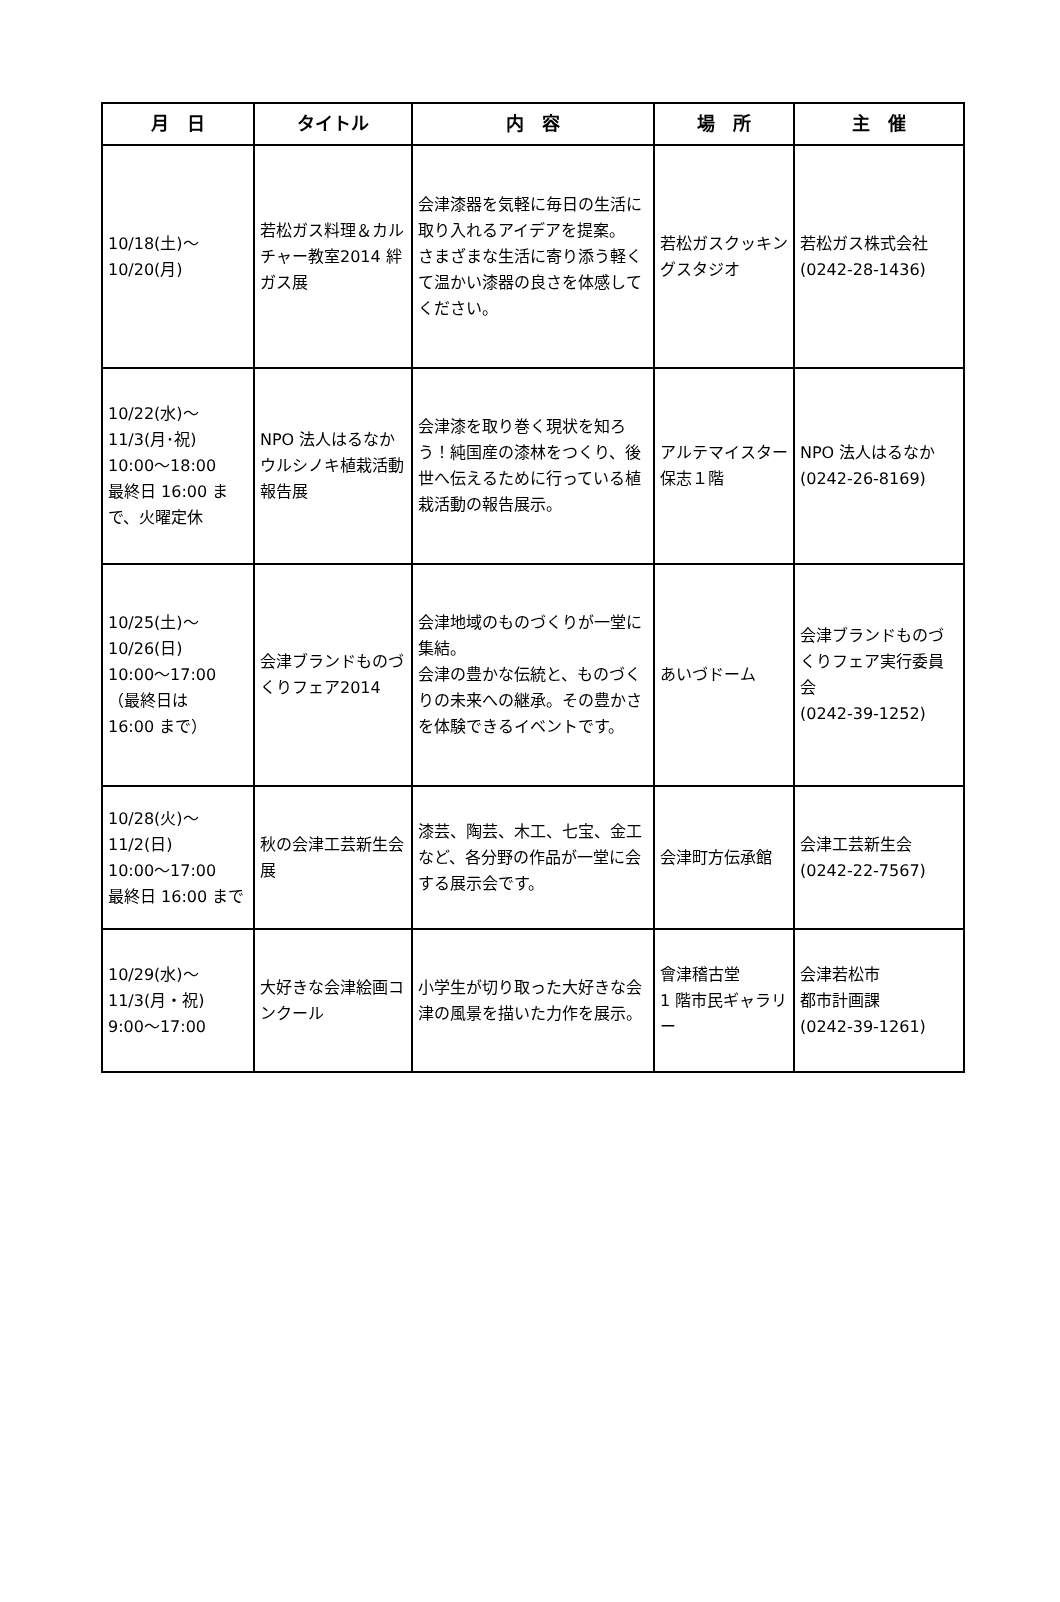| 月 日 | タイトル | 内 容 | 場 所 | 主 催 |
| --- | --- | --- | --- | --- |
| 10/18(土)～ 10/20(月) | 若松ガス料理＆カルチャー教室2014 絆ガス展 | 会津漆器を気軽に毎日の生活に取り入れるアイデアを提案。 さまざまな生活に寄り添う軽くて温かい漆器の良さを体感してください。 | 若松ガスクッキングスタジオ | 若松ガス株式会社 (0242-28-1436) |
| 10/22(水)～ 11/3(月･祝) 10:00～18:00 最終日 16:00 まで、火曜定休 | NPO 法人はるなかウルシノキ植栽活動報告展 | 会津漆を取り巻く現状を知ろう！純国産の漆林をつくり、後世へ伝えるために行っている植栽活動の報告展示。 | アルテマイスター保志１階 | NPO 法人はるなか (0242-26-8169) |
| 10/25(土)～ 10/26(日) 10:00～17:00 （最終日は 16:00 まで） | 会津ブランドものづくりフェア2014 | 会津地域のものづくりが一堂に集結。 会津の豊かな伝統と、ものづくりの未来への継承。その豊かさを体験できるイベントです。 | あいづドーム | 会津ブランドものづくりフェア実行委員会 (0242-39-1252) |
| 10/28(火)～ 11/2(日) 10:00～17:00 最終日 16:00 まで | 秋の会津工芸新生会展 | 漆芸、陶芸、木工、七宝、金工など、各分野の作品が一堂に会する展示会です。 | 会津町方伝承館 | 会津工芸新生会 (0242-22-7567) |
| 10/29(水)～ 11/3(月・祝) 9:00～17:00 | 大好きな会津絵画コンクール | 小学生が切り取った大好きな会津の風景を描いた力作を展示。 | 會津稽古堂 1 階市民ギャラリー | 会津若松市 都市計画課 (0242-39-1261) |